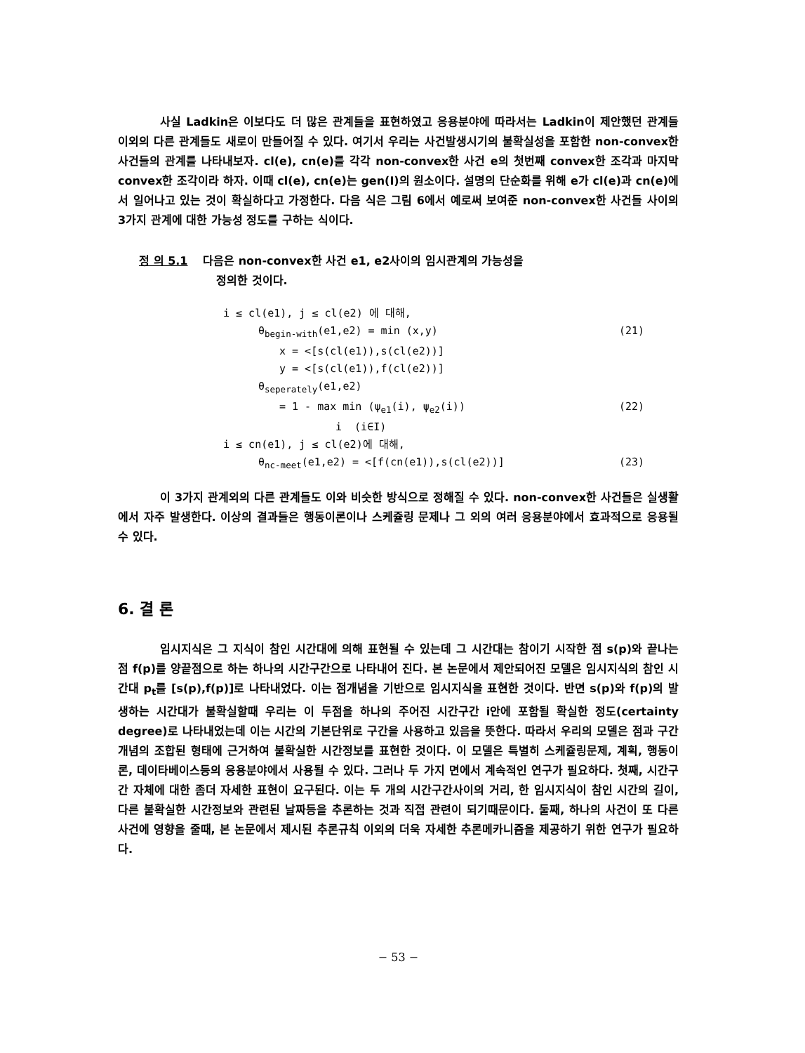사실 Ladkin은 이보다도 더 많은 관계들을 표현하였고 응용분야에 따라서는 Ladkin이 제안했던 관계들 이외의 다른 관계들도 새로이 만들어질 수 있다. 여기서 우리는 사건발생시기의 불확실성을 포함한 non-convex한 사건들의 관계를 나타내보자. cl(e), cn(e)를 각각 non-convex한 사건 e의 첫번째 convex한 조각과 마지막 convex한 조각이라 하자. 이때 cl(e), cn(e)는 gen(I)의 원소이다. 설명의 단순화를 위해 e가 cl(e)과 cn(e)에서 일어나고 있는 것이 확실하다고 가정한다. 다음 식은 그림 6에서 예로써 보여준 non-convex한 사건들 사이의 3가지 관계에 대한 가능성 정도를 구하는 식이다.
정 의 5.1 다음은 non-convex한 사건 e1, e2사이의 임시관계의 가능성을
정의한 것이다.
i ≤ cl(e1), j ≤ cl(e2) 에 대해,
θ<sub>begin-with</sub>(e1,e2) = min (x,y) (21)
x = <[s(cl(e1)),s(cl(e2))]
y = <[s(cl(e1)),f(cl(e2))]
θ<sub>seperately</sub>(e1,e2)
= 1 - max min (ψ<sub>e1</sub>(i), ψ<sub>e2</sub>(i)) (22)
i (i∈I)
i ≤ cn(e1), j ≤ cl(e2)에 대해,
θ<sub>nc-meet</sub>(e1,e2) = <[f(cn(e1)),s(cl(e2))] (23)
이 3가지 관계외의 다른 관계들도 이와 비슷한 방식으로 정해질 수 있다. non-convex한 사건들은 실생활에서 자주 발생한다. 이상의 결과들은 행동이론이나 스케쥴링 문제나 그 외의 여러 응용분야에서 효과적으로 응용될 수 있다.
6. 결 론
임시지식은 그 지식이 참인 시간대에 의해 표현될 수 있는데 그 시간대는 참이기 시작한 점 s(p)와 끝나는 점 f(p)를 양끝점으로 하는 하나의 시간구간으로 나타내어 진다. 본 논문에서 제안되어진 모델은 임시지식의 참인 시간대 p<sub>t</sub>를 [s(p),f(p)]로 나타내었다. 이는 점개념을 기반으로 임시지식을 표현한 것이다. 반면 s(p)와 f(p)의 발생하는 시간대가 불확실할때 우리는 이 두점을 하나의 주어진 시간구간 i안에 포함될 확실한 정도(certainty degree)로 나타내었는데 이는 시간의 기본단위로 구간을 사용하고 있음을 뜻한다. 따라서 우리의 모델은 점과 구간개념의 조합된 형태에 근거하여 불확실한 시간정보를 표현한 것이다. 이 모델은 특별히 스케쥴링문제, 계획, 행동이론, 데이타베이스등의 응용분야에서 사용될 수 있다. 그러나 두 가지 면에서 계속적인 연구가 필요하다. 첫째, 시간구간 자체에 대한 좀더 자세한 표현이 요구된다. 이는 두 개의 시간구간사이의 거리, 한 임시지식이 참인 시간의 길이, 다른 불확실한 시간정보와 관련된 날짜등을 추론하는 것과 직접 관련이 되기때문이다. 둘째, 하나의 사건이 또 다른 사건에 영향을 줄때, 본 논문에서 제시된 추론규칙 이외의 더욱 자세한 추론메카니즘을 제공하기 위한 연구가 필요하다.
− 53 −